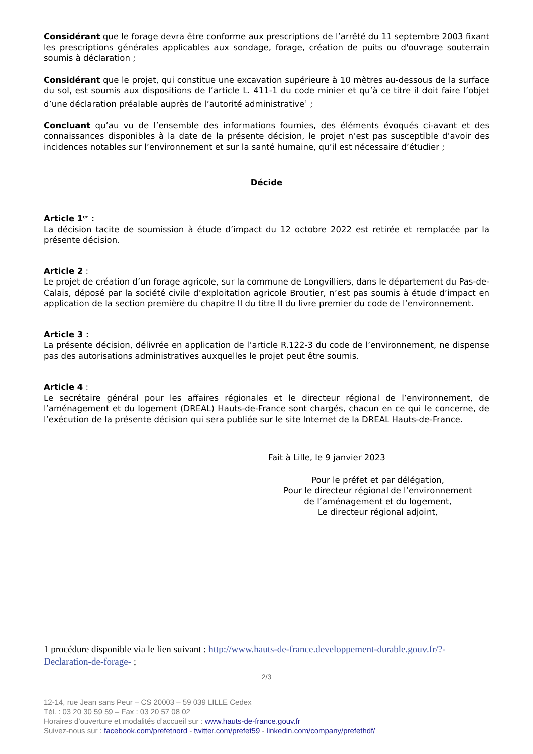Considérant que le forage devra être conforme aux prescriptions de l’arrêté du 11 septembre 2003 fixant les prescriptions générales applicables aux sondage, forage, création de puits ou d'ouvrage souterrain soumis à déclaration ;
Considérant que le projet, qui constitue une excavation supérieure à 10 mètres au-dessous de la surface du sol, est soumis aux dispositions de l’article L. 411-1 du code minier et qu’à ce titre il doit faire l’objet d’une déclaration préalable auprès de l’autorité administrative<sup>1</sup> ;
Concluant qu’au vu de l’ensemble des informations fournies, des éléments évoqués ci-avant et des connaissances disponibles à la date de la présente décision, le projet n’est pas susceptible d’avoir des incidences notables sur l’environnement et sur la santé humaine, qu’il est nécessaire d’étudier ;
Décide
Article 1<sup>er</sup> :
La décision tacite de soumission à étude d’impact du 12 octobre 2022 est retirée et remplacée par la présente décision.
Article 2 :
Le projet de création d’un forage agricole, sur la commune de Longvilliers, dans le département du Pas-de-Calais, déposé par la société civile d’exploitation agricole Broutier, n’est pas soumis à étude d’impact en application de la section première du chapitre II du titre II du livre premier du code de l’environnement.
Article 3 :
La présente décision, délivrée en application de l’article R.122-3 du code de l’environnement, ne dispense pas des autorisations administratives auxquelles le projet peut être soumis.
Article 4 :
Le secrétaire général pour les affaires régionales et le directeur régional de l’environnement, de l’aménagement et du logement (DREAL) Hauts-de-France sont chargés, chacun en ce qui le concerne, de l’exécution de la présente décision qui sera publiée sur le site Internet de la DREAL Hauts-de-France.
Fait à Lille, le 9 janvier 2023
Pour le préfet et par délégation,
Pour le directeur régional de l’environnement
de l’aménagement et du logement,
Le directeur régional adjoint,
1 procédure disponible via le lien suivant : http://www.hauts-de-france.developpement-durable.gouv.fr/?-Declaration-de-forage- ;
2/3
12-14, rue Jean sans Peur – CS 20003 – 59 039 LILLE Cedex
Tél. : 03 20 30 59 59 – Fax : 03 20 57 08 02
Horaires d’ouverture et modalités d’accueil sur : www.hauts-de-france.gouv.fr
Suivez-nous sur : facebook.com/prefetnord - twitter.com/prefet59 - linkedin.com/company/prefethdf/